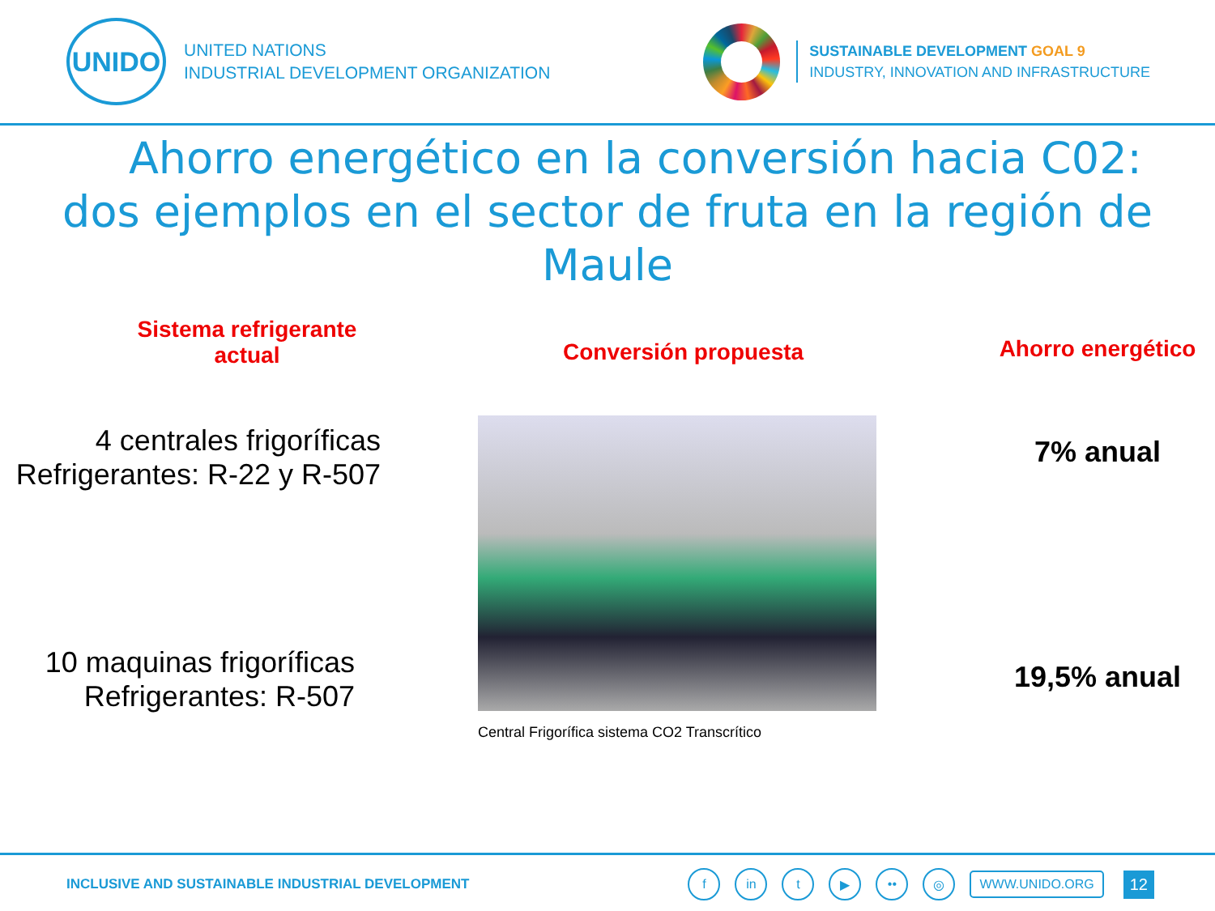UNIDO
UNITED NATIONS
INDUSTRIAL DEVELOPMENT ORGANIZATION
SUSTAINABLE DEVELOPMENT GOAL 9
INDUSTRY, INNOVATION AND INFRASTRUCTURE
Ahorro energético en la conversión hacia C02:
dos ejemplos en el sector de fruta en la región de
Maule
Sistema refrigerante
actual
4 centrales frigoríficas
Refrigerantes: R-22 y R-507
10 maquinas frigoríficas
Refrigerantes: R-507
Conversión propuesta
Central Frigorífica sistema CO2 Transcrítico
Ahorro energético
7% anual
19,5% anual
INCLUSIVE AND SUSTAINABLE INDUSTRIAL DEVELOPMENT
fin t ▶ •• ◎ WWW.UNIDO.ORG 12